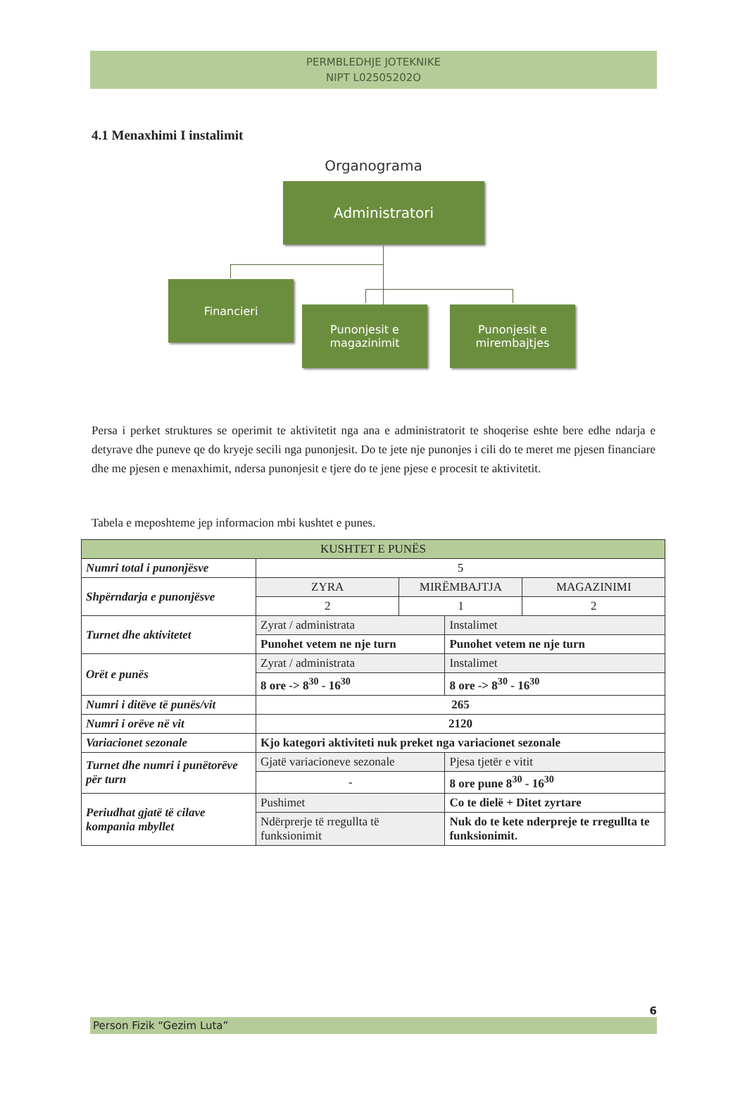PERMBLEDHJE JOTEKNIKE
NIPT L02505202O
4.1 Menaxhimi I instalimit
Organograma
Administratori
Financieri
Punonjesit e
magazinimit
Punonjesit e
mirembajtjes
Persa i perket struktures se operimit te aktivitetit nga ana e administratorit te shoqerise eshte bere edhe ndarja e detyrave dhe puneve qe do kryeje secili nga punonjesit. Do te jete nje punonjes i cili do te meret me pjesen financiare dhe me pjesen e menaxhimit, ndersa punonjesit e tjere do te jene pjese e procesit te aktivitetit.
Tabela e meposhteme jep informacion mbi kushtet e punes.
| KUSHTET E PUNËS | | | | |
| --- | --- | --- | --- | --- |
| Numri total i punonjësve | 5 | | | |
| Shpërndarja e punonjësve | ZYRA | MIRËMBAJTJA | | MAGAZINIMI |
| | 2 | 1 | | 2 |
| Turnet dhe aktivitetet | Zyrat / administrata | | Instalimet | |
| | Punohet vetem ne nje turn | | Punohet vetem ne nje turn | |
| Orët e punës | Zyrat / administrata | | Instalimet | |
| | 8 ore -> 8<sup>30</sup> - 16<sup>30</sup> | | 8 ore -> 8<sup>30</sup> - 16<sup>30</sup> | |
| Numri i ditëve të punës/vit | 265 | | | |
| Numri i orëve në vit | 2120 | | | |
| Variacionet sezonale | Kjo kategori aktiviteti nuk preket nga variacionet sezonale | | | |
| Turnet dhe numri i punëtorëve për turn | Gjatë variacioneve sezonale | | Pjesa tjetër e vitit | |
| | - | | 8 ore pune 8<sup>30</sup> - 16<sup>30</sup> | |
| Periudhat gjatë të cilave kompania mbyllet | Pushimet | | Co te dielë + Ditet zyrtare | |
| | Ndërprerje të rregullta të funksionimit | | Nuk do te kete nderpreje te rregullta te funksionimit. | |
6
Person Fizik “Gezim Luta”